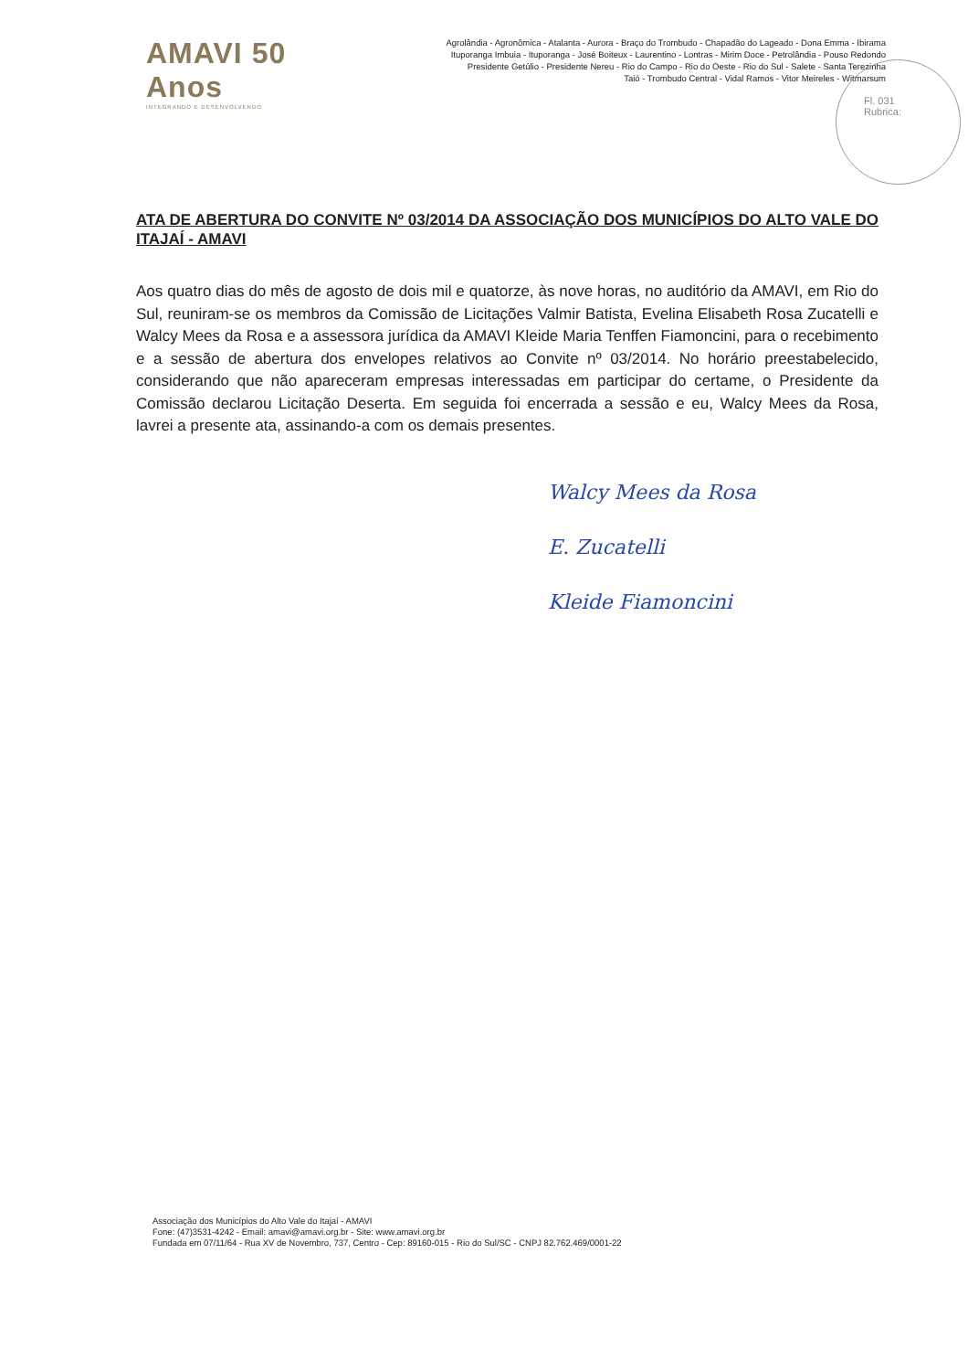AMAVI 50 Anos
INTEGRANDO E DESENVOLVENDO
Agrolândia - Agronômica - Atalanta - Aurora - Braço do Trombudo - Chapadão do Lageado - Dona Emma - Ibirama
Ituporanga Imbuia - Ituporanga - José Boiteux - Laurentino - Lontras - Mirim Doce - Petrolândia - Pouso Redondo
Presidente Getúlio - Presidente Nereu - Rio do Campo - Rio do Oeste - Rio do Sul - Salete - Santa Terezinha
Taió - Trombudo Central - Vidal Ramos - Vitor Meireles - Witmarsum
Fl. 031
Rubrica:
ATA DE ABERTURA DO CONVITE Nº 03/2014 DA ASSOCIAÇÃO DOS MUNICÍPIOS DO ALTO VALE DO ITAJAÍ - AMAVI
Aos quatro dias do mês de agosto de dois mil e quatorze, às nove horas, no auditório da AMAVI, em Rio do Sul, reuniram-se os membros da Comissão de Licitações Valmir Batista, Evelina Elisabeth Rosa Zucatelli e Walcy Mees da Rosa e a assessora jurídica da AMAVI Kleide Maria Tenffen Fiamoncini, para o recebimento e a sessão de abertura dos envelopes relativos ao Convite nº 03/2014. No horário preestabelecido, considerando que não apareceram empresas interessadas em participar do certame, o Presidente da Comissão declarou Licitação Deserta. Em seguida foi encerrada a sessão e eu, Walcy Mees da Rosa, lavrei a presente ata, assinando-a com os demais presentes.
Walcy Mees da Rosa
E. Zucatelli
Kleide Fiamoncini
Associação dos Municípios do Alto Vale do Itajaí - AMAVI
Fone: (47)3531-4242 - Email: amavi@amavi.org.br - Site: www.amavi.org.br
Fundada em 07/11/64 - Rua XV de Novembro, 737, Centro - Cep: 89160-015 - Rio do Sul/SC - CNPJ 82.762.469/0001-22